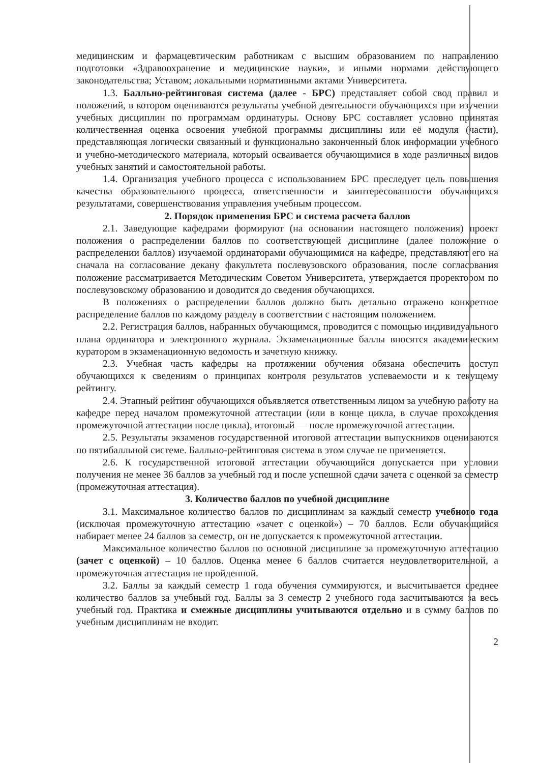медицинским и фармацевтическим работникам с высшим образованием по направлению подготовки «Здравоохранение и медицинские науки», и иными нормами действующего законодательства; Уставом; локальными нормативными актами Университета.
1.3. Балльно-рейтинговая система (далее - БРС) представляет собой свод правил и положений, в котором оцениваются результаты учебной деятельности обучающихся при изучении учебных дисциплин по программам ординатуры. Основу БРС составляет условно принятая количественная оценка освоения учебной программы дисциплины или её модуля (части), представляющая логически связанный и функционально законченный блок информации учебного и учебно-методического материала, который осваивается обучающимися в ходе различных видов учебных занятий и самостоятельной работы.
1.4. Организация учебного процесса с использованием БРС преследует цель повышения качества образовательного процесса, ответственности и заинтересованности обучающихся результатами, совершенствования управления учебным процессом.
2. Порядок применения БРС и система расчета баллов
2.1. Заведующие кафедрами формируют (на основании настоящего положения) проект положения о распределении баллов по соответствующей дисциплине (далее положение о распределении баллов) изучаемой ординаторами обучающимися на кафедре, представляют его на сначала на согласование декану факультета послевузовского образования, после согласования положение рассматривается Методическим Советом Университета, утверждается проректором по послевузовскому образованию и доводится до сведения обучающихся.
В положениях о распределении баллов должно быть детально отражено конкретное распределение баллов по каждому разделу в соответствии с настоящим положением.
2.2. Регистрация баллов, набранных обучающимся, проводится с помощью индивидуального плана ординатора и электронного журнала. Экзаменационные баллы вносятся академическим куратором в экзаменационную ведомость и зачетную книжку.
2.3. Учебная часть кафедры на протяжении обучения обязана обеспечить доступ обучающихся к сведениям о принципах контроля результатов успеваемости и к текущему рейтингу.
2.4. Этапный рейтинг обучающихся объявляется ответственным лицом за учебную работу на кафедре перед началом промежуточной аттестации (или в конце цикла, в случае прохождения промежуточной аттестации после цикла), итоговый — после промежуточной аттестации.
2.5. Результаты экзаменов государственной итоговой аттестации выпускников оцениваются по пятибалльной системе. Балльно-рейтинговая система в этом случае не применяется.
2.6. К государственной итоговой аттестации обучающийся допускается при условии получения не менее 36 баллов за учебный год и после успешной сдачи зачета с оценкой за семестр (промежуточная аттестация).
3. Количество баллов по учебной дисциплине
3.1. Максимальное количество баллов по дисциплинам за каждый семестр учебного года (исключая промежуточную аттестацию «зачет с оценкой») – 70 баллов. Если обучающийся набирает менее 24 баллов за семестр, он не допускается к промежуточной аттестации.
Максимальное количество баллов по основной дисциплине за промежуточную аттестацию (зачет с оценкой) – 10 баллов. Оценка менее 6 баллов считается неудовлетворительной, а промежуточная аттестация не пройденной.
3.2. Баллы за каждый семестр 1 года обучения суммируются, и высчитывается среднее количество баллов за учебный год. Баллы за 3 семестр 2 учебного года засчитываются за весь учебный год. Практика и смежные дисциплины учитываются отдельно и в сумму баллов по учебным дисциплинам не входит.
2